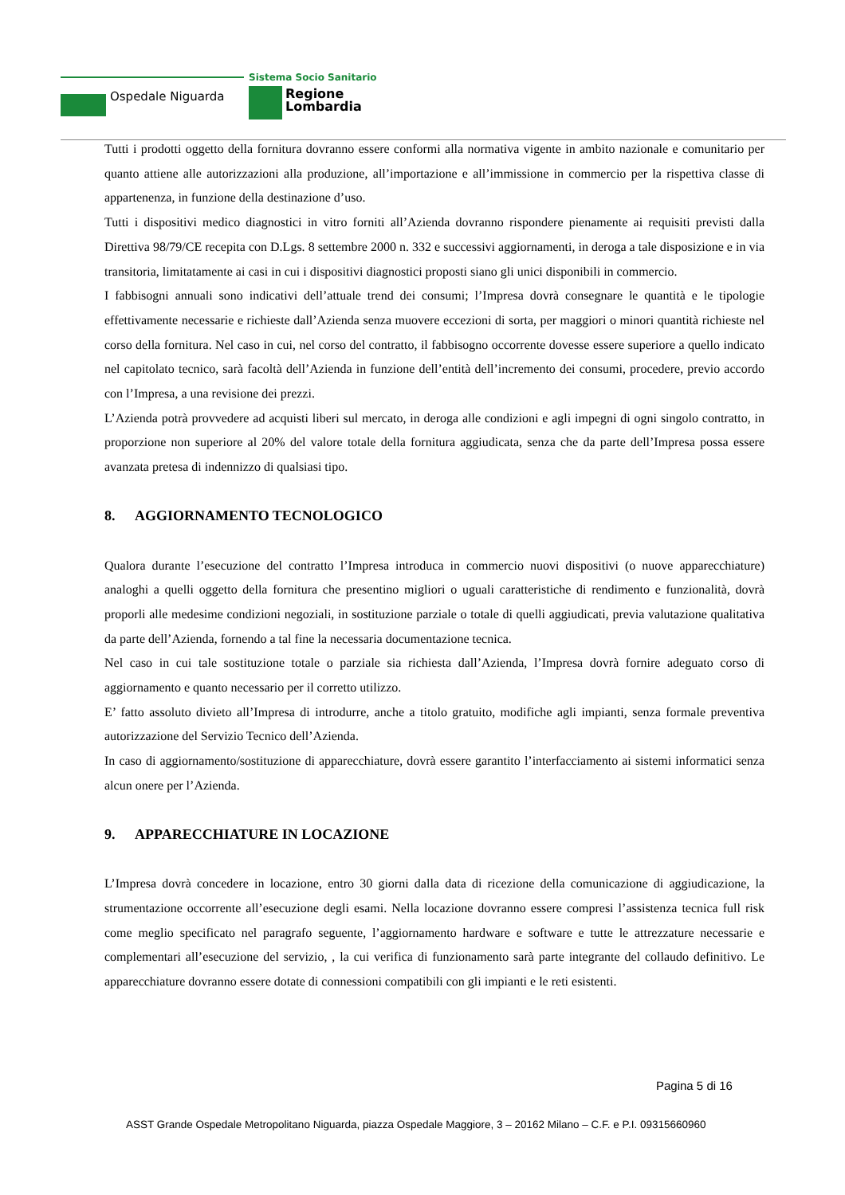Ospedale Niguarda
Sistema Socio Sanitario
Regione
Lombardia
Tutti i prodotti oggetto della fornitura dovranno essere conformi alla normativa vigente in ambito nazionale e comunitario per quanto attiene alle autorizzazioni alla produzione, all’importazione e all’immissione in commercio per la rispettiva classe di appartenenza, in funzione della destinazione d’uso.
Tutti i dispositivi medico diagnostici in vitro forniti all’Azienda dovranno rispondere pienamente ai requisiti previsti dalla Direttiva 98/79/CE recepita con D.Lgs. 8 settembre 2000 n. 332 e successivi aggiornamenti, in deroga a tale disposizione e in via transitoria, limitatamente ai casi in cui i dispositivi diagnostici proposti siano gli unici disponibili in commercio.
I fabbisogni annuali sono indicativi dell’attuale trend dei consumi; l’Impresa dovrà consegnare le quantità e le tipologie effettivamente necessarie e richieste dall’Azienda senza muovere eccezioni di sorta, per maggiori o minori quantità richieste nel corso della fornitura. Nel caso in cui, nel corso del contratto, il fabbisogno occorrente dovesse essere superiore a quello indicato nel capitolato tecnico, sarà facoltà dell’Azienda in funzione dell’entità dell’incremento dei consumi, procedere, previo accordo con l’Impresa, a una revisione dei prezzi.
L’Azienda potrà provvedere ad acquisti liberi sul mercato, in deroga alle condizioni e agli impegni di ogni singolo contratto, in proporzione non superiore al 20% del valore totale della fornitura aggiudicata, senza che da parte dell’Impresa possa essere avanzata pretesa di indennizzo di qualsiasi tipo.
8. AGGIORNAMENTO TECNOLOGICO
Qualora durante l’esecuzione del contratto l’Impresa introduca in commercio nuovi dispositivi (o nuove apparecchiature) analoghi a quelli oggetto della fornitura che presentino migliori o uguali caratteristiche di rendimento e funzionalità, dovrà proporli alle medesime condizioni negoziali, in sostituzione parziale o totale di quelli aggiudicati, previa valutazione qualitativa da parte dell’Azienda, fornendo a tal fine la necessaria documentazione tecnica.
Nel caso in cui tale sostituzione totale o parziale sia richiesta dall’Azienda, l’Impresa dovrà fornire adeguato corso di aggiornamento e quanto necessario per il corretto utilizzo.
E’ fatto assoluto divieto all’Impresa di introdurre, anche a titolo gratuito, modifiche agli impianti, senza formale preventiva autorizzazione del Servizio Tecnico dell’Azienda.
In caso di aggiornamento/sostituzione di apparecchiature, dovrà essere garantito l’interfacciamento ai sistemi informatici senza alcun onere per l’Azienda.
9. APPARECCHIATURE IN LOCAZIONE
L’Impresa dovrà concedere in locazione, entro 30 giorni dalla data di ricezione della comunicazione di aggiudicazione, la strumentazione occorrente all’esecuzione degli esami. Nella locazione dovranno essere compresi l’assistenza tecnica full risk come meglio specificato nel paragrafo seguente, l’aggiornamento hardware e software e tutte le attrezzature necessarie e complementari all’esecuzione del servizio, , la cui verifica di funzionamento sarà parte integrante del collaudo definitivo. Le apparecchiature dovranno essere dotate di connessioni compatibili con gli impianti e le reti esistenti.
Pagina 5 di 16
ASST Grande Ospedale Metropolitano Niguarda, piazza Ospedale Maggiore, 3 – 20162 Milano – C.F. e P.I. 09315660960